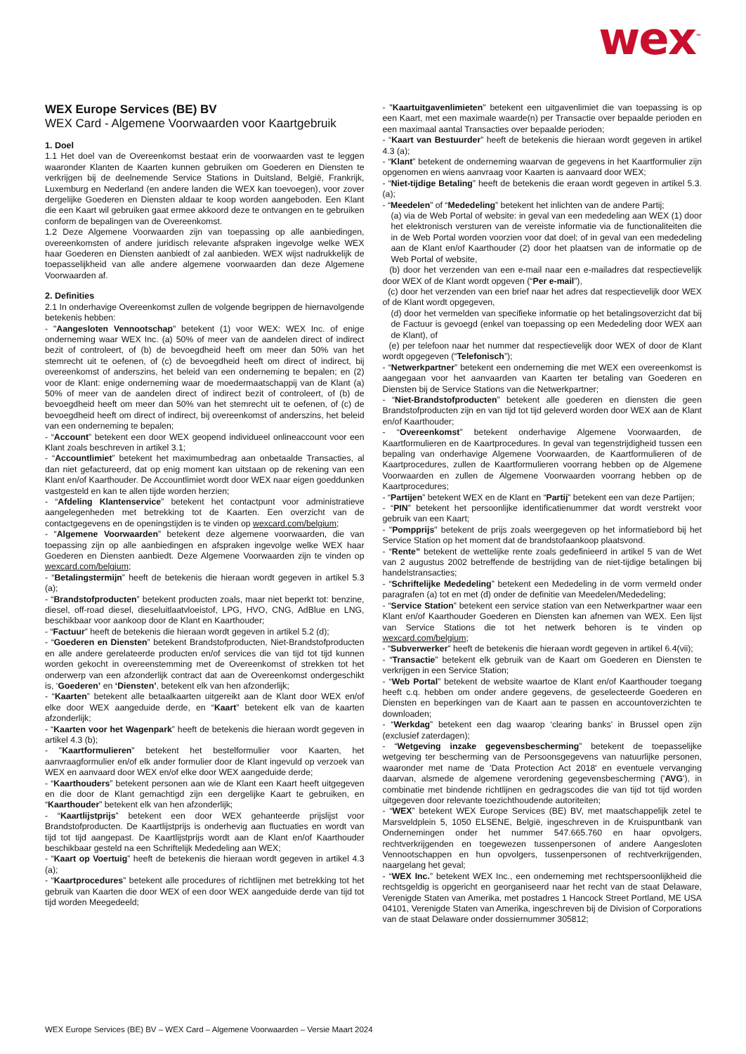wex<sup>™</sup>
WEX Europe Services (BE) BV
WEX Card - Algemene Voorwaarden voor Kaartgebruik
1. Doel
1.1 Het doel van de Overeenkomst bestaat erin de voorwaarden vast te leggen waaronder Klanten de Kaarten kunnen gebruiken om Goederen en Diensten te verkrijgen bij de deelnemende Service Stations in Duitsland, België, Frankrijk, Luxemburg en Nederland (en andere landen die WEX kan toevoegen), voor zover dergelijke Goederen en Diensten aldaar te koop worden aangeboden. Een Klant die een Kaart wil gebruiken gaat ermee akkoord deze te ontvangen en te gebruiken conform de bepalingen van de Overeenkomst.
1.2 Deze Algemene Voorwaarden zijn van toepassing op alle aanbiedingen, overeenkomsten of andere juridisch relevante afspraken ingevolge welke WEX haar Goederen en Diensten aanbiedt of zal aanbieden. WEX wijst nadrukkelijk de toepasselijkheid van alle andere algemene voorwaarden dan deze Algemene Voorwaarden af.
2. Definities
2.1 In onderhavige Overeenkomst zullen de volgende begrippen de hiernavolgende betekenis hebben:
- "Aangesloten Vennootschap" betekent (1) voor WEX: WEX Inc. of enige onderneming waar WEX Inc. (a) 50% of meer van de aandelen direct of indirect bezit of controleert, of (b) de bevoegdheid heeft om meer dan 50% van het stemrecht uit te oefenen, of (c) de bevoegdheid heeft om direct of indirect, bij overeenkomst of anderszins, het beleid van een onderneming te bepalen; en (2) voor de Klant: enige onderneming waar de moedermaatschappij van de Klant (a) 50% of meer van de aandelen direct of indirect bezit of controleert, of (b) de bevoegdheid heeft om meer dan 50% van het stemrecht uit te oefenen, of (c) de bevoegdheid heeft om direct of indirect, bij overeenkomst of anderszins, het beleid van een onderneming te bepalen;
- “Account” betekent een door WEX geopend individueel onlineaccount voor een Klant zoals beschreven in artikel 3.1;
- “Accountlimiet” betekent het maximumbedrag aan onbetaalde Transacties, al dan niet gefactureerd, dat op enig moment kan uitstaan op de rekening van een Klant en/of Kaarthouder. De Accountlimiet wordt door WEX naar eigen goeddunken vastgesteld en kan te allen tijde worden herzien;
- “Afdeling Klantenservice” betekent het contactpunt voor administratieve aangelegenheden met betrekking tot de Kaarten. Een overzicht van de contactgegevens en de openingstijden is te vinden op wexcard.com/belgium;
- “Algemene Voorwaarden” betekent deze algemene voorwaarden, die van toepassing zijn op alle aanbiedingen en afspraken ingevolge welke WEX haar Goederen en Diensten aanbiedt. Deze Algemene Voorwaarden zijn te vinden op wexcard.com/belgium;
- “Betalingstermijn” heeft de betekenis die hieraan wordt gegeven in artikel 5.3 (a);
- “Brandstofproducten” betekent producten zoals, maar niet beperkt tot: benzine, diesel, off-road diesel, dieseluitlaatvloeistof, LPG, HVO, CNG, AdBlue en LNG, beschikbaar voor aankoop door de Klant en Kaarthouder;
- “Factuur” heeft de betekenis die hieraan wordt gegeven in artikel 5.2 (d);
- “Goederen en Diensten” betekent Brandstofproducten, Niet-Brandstofproducten en alle andere gerelateerde producten en/of services die van tijd tot tijd kunnen worden gekocht in overeenstemming met de Overeenkomst of strekken tot het onderwerp van een afzonderlijk contract dat aan de Overeenkomst ondergeschikt is, ‘Goederen’ en ‘Diensten’, betekent elk van hen afzonderlijk;
- “Kaarten” betekent alle betaalkaarten uitgereikt aan de Klant door WEX en/of elke door WEX aangeduide derde, en “Kaart” betekent elk van de kaarten afzonderlijk;
- “Kaarten voor het Wagenpark” heeft de betekenis die hieraan wordt gegeven in artikel 4.3 (b);
- "Kaartformulieren" betekent het bestelformulier voor Kaarten, het aanvraagformulier en/of elk ander formulier door de Klant ingevuld op verzoek van WEX en aanvaard door WEX en/of elke door WEX aangeduide derde;
- “Kaarthouders” betekent personen aan wie de Klant een Kaart heeft uitgegeven en die door de Klant gemachtigd zijn een dergelijke Kaart te gebruiken, en “Kaarthouder” betekent elk van hen afzonderlijk;
- “Kaartlijstprijs” betekent een door WEX gehanteerde prijslijst voor Brandstofproducten. De Kaartlijstprijs is onderhevig aan fluctuaties en wordt van tijd tot tijd aangepast. De Kaartlijstprijs wordt aan de Klant en/of Kaarthouder beschikbaar gesteld na een Schriftelijk Mededeling aan WEX;
- “Kaart op Voertuig” heeft de betekenis die hieraan wordt gegeven in artikel 4.3 (a);
- “Kaartprocedures” betekent alle procedures of richtlijnen met betrekking tot het gebruik van Kaarten die door WEX of een door WEX aangeduide derde van tijd tot tijd worden Meegedeeld;
- "Kaartuitgavenlimieten" betekent een uitgavenlimiet die van toepassing is op een Kaart, met een maximale waarde(n) per Transactie over bepaalde perioden en een maximaal aantal Transacties over bepaalde perioden;
- “Kaart van Bestuurder” heeft de betekenis die hieraan wordt gegeven in artikel 4.3 (a);
- “Klant” betekent de onderneming waarvan de gegevens in het Kaartformulier zijn opgenomen en wiens aanvraag voor Kaarten is aanvaard door WEX;
- “Niet-tijdige Betaling” heeft de betekenis die eraan wordt gegeven in artikel 5.3. (a);
- “Meedelen” of “Mededeling” betekent het inlichten van de andere Partij;
(a) via de Web Portal of website: in geval van een mededeling aan WEX (1) door het elektronisch versturen van de vereiste informatie via de functionaliteiten die in de Web Portal worden voorzien voor dat doel; of in geval van een mededeling aan de Klant en/of Kaarthouder (2) door het plaatsen van de informatie op de Web Portal of website,
(b) door het verzenden van een e-mail naar een e-mailadres dat respectievelijk door WEX of de Klant wordt opgeven (“Per e-mail”),
(c) door het verzenden van een brief naar het adres dat respectievelijk door WEX of de Klant wordt opgegeven,
(d) door het vermelden van specifieke informatie op het betalingsoverzicht dat bij de Factuur is gevoegd (enkel van toepassing op een Mededeling door WEX aan de Klant), of
(e) per telefoon naar het nummer dat respectievelijk door WEX of door de Klant wordt opgegeven (“Telefonisch”);
- “Netwerkpartner” betekent een onderneming die met WEX een overeenkomst is aangegaan voor het aanvaarden van Kaarten ter betaling van Goederen en Diensten bij de Service Stations van die Netwerkpartner;
- “Niet-Brandstofproducten” betekent alle goederen en diensten die geen Brandstofproducten zijn en van tijd tot tijd geleverd worden door WEX aan de Klant en/of Kaarthouder;
- “Overeenkomst” betekent onderhavige Algemene Voorwaarden, de Kaartformulieren en de Kaartprocedures. In geval van tegenstrijdigheid tussen een bepaling van onderhavige Algemene Voorwaarden, de Kaartformulieren of de Kaartprocedures, zullen de Kaartformulieren voorrang hebben op de Algemene Voorwaarden en zullen de Algemene Voorwaarden voorrang hebben op de Kaartprocedures;
- “Partijen” betekent WEX en de Klant en “Partij” betekent een van deze Partijen;
- “PIN” betekent het persoonlijke identificatienummer dat wordt verstrekt voor gebruik van een Kaart;
- "Pompprijs" betekent de prijs zoals weergegeven op het informatiebord bij het Service Station op het moment dat de brandstofaankoop plaatsvond.
- “Rente” betekent de wettelijke rente zoals gedefinieerd in artikel 5 van de Wet van 2 augustus 2002 betreffende de bestrijding van de niet-tijdige betalingen bij handelstransacties;
- “Schriftelijke Mededeling” betekent een Mededeling in de vorm vermeld onder paragrafen (a) tot en met (d) onder de definitie van Meedelen/Mededeling;
- “Service Station” betekent een service station van een Netwerkpartner waar een Klant en/of Kaarthouder Goederen en Diensten kan afnemen van WEX. Een lijst van Service Stations die tot het netwerk behoren is te vinden op wexcard.com/belgium;
- “Subverwerker” heeft de betekenis die hieraan wordt gegeven in artikel 6.4(vii);
- “Transactie” betekent elk gebruik van de Kaart om Goederen en Diensten te verkrijgen in een Service Station;
- “Web Portal” betekent de website waartoe de Klant en/of Kaarthouder toegang heeft c.q. hebben om onder andere gegevens, de geselecteerde Goederen en Diensten en beperkingen van de Kaart aan te passen en accountoverzichten te downloaden;
- “Werkdag” betekent een dag waarop ‘clearing banks’ in Brussel open zijn (exclusief zaterdagen);
- “Wetgeving inzake gegevensbescherming” betekent de toepasselijke wetgeving ter bescherming van de Persoonsgegevens van natuurlijke personen, waaronder met name de 'Data Protection Act 2018' en eventuele vervanging daarvan, alsmede de algemene verordening gegevensbescherming ('AVG'), in combinatie met bindende richtlijnen en gedragscodes die van tijd tot tijd worden uitgegeven door relevante toezichthoudende autoriteiten;
- “WEX” betekent WEX Europe Services (BE) BV, met maatschappelijk zetel te Marsveldplein 5, 1050 ELSENE, België, ingeschreven in de Kruispuntbank van Ondernemingen onder het nummer 547.665.760 en haar opvolgers, rechtverkrijgenden en toegewezen tussenpersonen of andere Aangesloten Vennootschappen en hun opvolgers, tussenpersonen of rechtverkrijgenden, naargelang het geval;
- “WEX Inc.” betekent WEX Inc., een onderneming met rechtspersoonlijkheid die rechtsgeldig is opgericht en georganiseerd naar het recht van de staat Delaware, Verenigde Staten van Amerika, met postadres 1 Hancock Street Portland, ME USA 04101, Verenigde Staten van Amerika, ingeschreven bij de Division of Corporations van de staat Delaware onder dossiernummer 305812;
WEX Europe Services (BE) BV – WEX Card – Algemene Voorwaarden – Versie Maart 2024